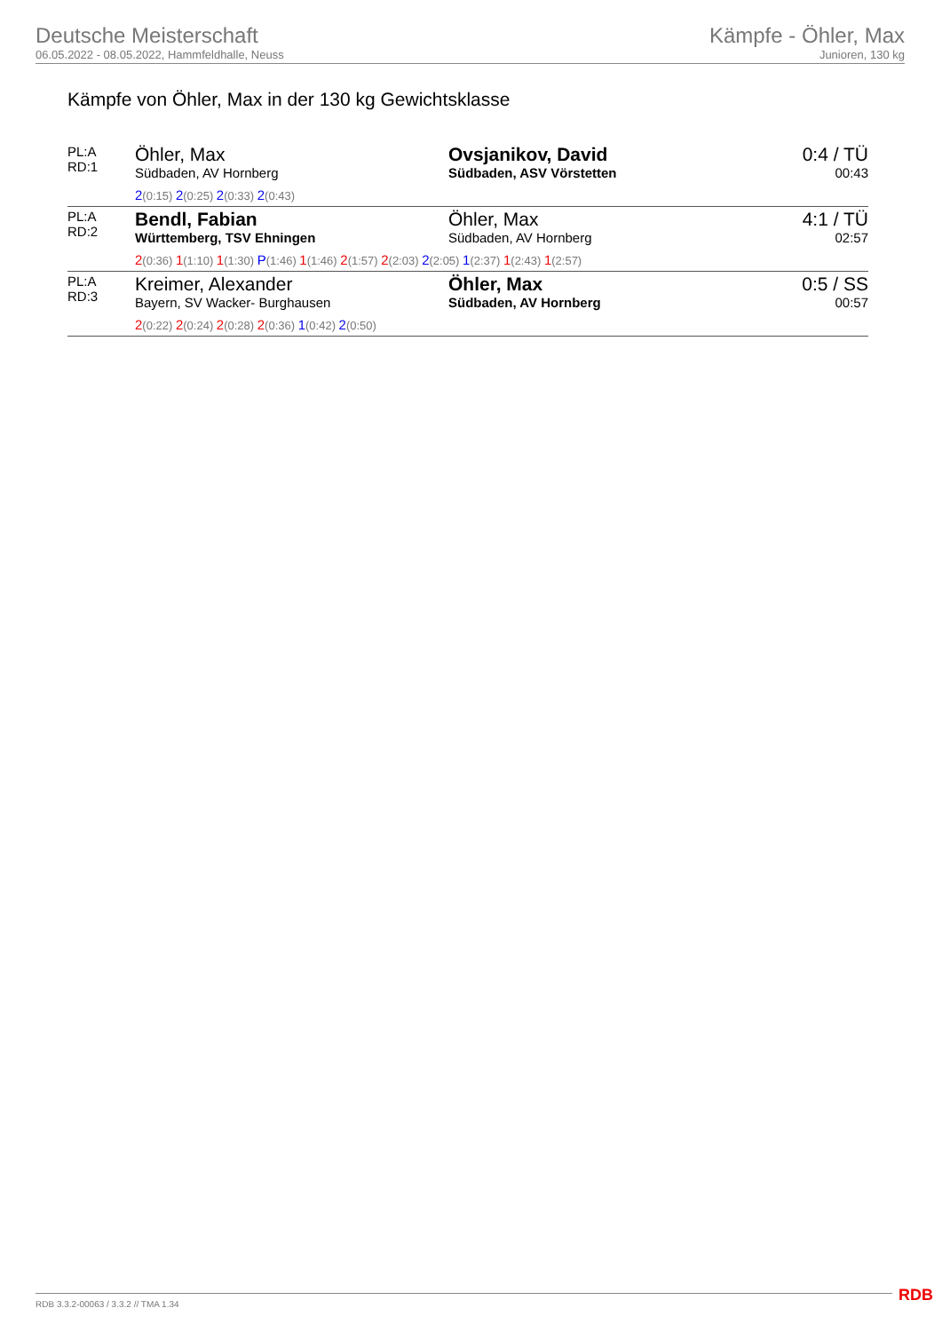Deutsche Meisterschaft
06.05.2022 - 08.05.2022, Hammfeldhalle, Neuss
Kämpfe - Öhler, Max
Junioren, 130 kg
Kämpfe von Öhler, Max in der 130 kg Gewichtsklasse
| PL:A RD:1 | Öhler, Max Südbaden, AV Hornberg | Ovsjanikov, David Südbaden, ASV Vörstetten | 0:4 / TÜ 00:43 |
| | 2 (0:15) 2 (0:25) 2 (0:33) 2 (0:43) | | |
| PL:A RD:2 | Bendl, Fabian Württemberg, TSV Ehningen | Öhler, Max Südbaden, AV Hornberg | 4:1 / TÜ 02:57 |
| | 2 (0:36) 1 (1:10) 1 (1:30) P (1:46) 1 (1:46) 2 (1:57) 2 (2:03) 2 (2:05) 1 (2:37) 1 (2:43) 1 (2:57) | | |
| PL:A RD:3 | Kreimer, Alexander Bayern, SV Wacker- Burghausen | Öhler, Max Südbaden, AV Hornberg | 0:5 / SS 00:57 |
| | 2 (0:22) 2 (0:24) 2 (0:28) 2 (0:36) 1 (0:42) 2 (0:50) | | |
RDB 3.3.2-00063 / 3.3.2 // TMA 1.34
RDB